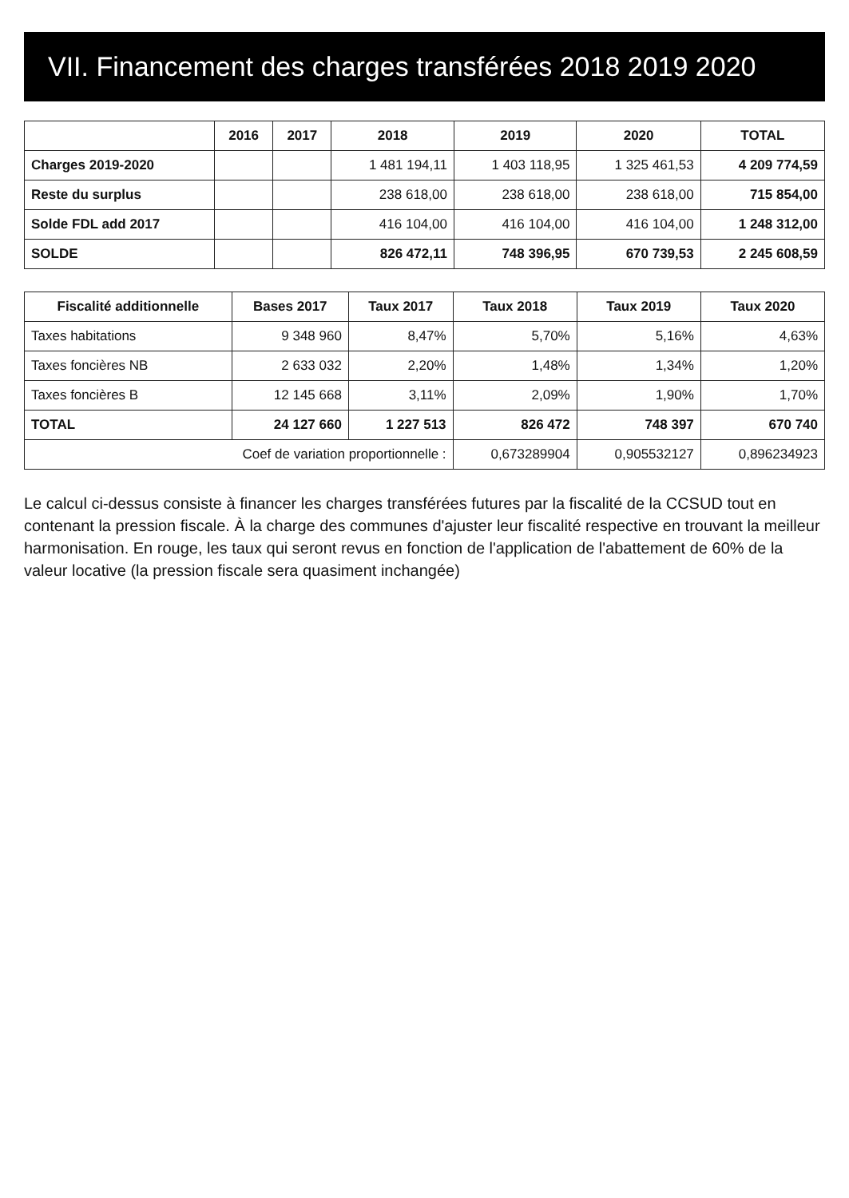VII. Financement des charges transférées 2018 2019 2020
| | 2016 | 2017 | 2018 | 2019 | 2020 | TOTAL |
| --- | --- | --- | --- | --- | --- | --- |
| Charges 2019-2020 | | | 1 481 194,11 | 1 403 118,95 | 1 325 461,53 | 4 209 774,59 |
| Reste du surplus | | | 238 618,00 | 238 618,00 | 238 618,00 | 715 854,00 |
| Solde FDL add 2017 | | | 416 104,00 | 416 104,00 | 416 104,00 | 1 248 312,00 |
| SOLDE | | | 826 472,11 | 748 396,95 | 670 739,53 | 2 245 608,59 |
| Fiscalité additionnelle | Bases 2017 | Taux 2017 | Taux 2018 | Taux 2019 | Taux 2020 |
| --- | --- | --- | --- | --- | --- |
| Taxes habitations | 9 348 960 | 8,47% | 5,70% | 5,16% | 4,63% |
| Taxes foncières NB | 2 633 032 | 2,20% | 1,48% | 1,34% | 1,20% |
| Taxes foncières B | 12 145 668 | 3,11% | 2,09% | 1,90% | 1,70% |
| TOTAL | 24 127 660 | 1 227 513 | 826 472 | 748 397 | 670 740 |
| Coef de variation proportionnelle : | | | 0,673289904 | 0,905532127 | 0,896234923 |
Le calcul ci-dessus consiste à financer les charges transférées futures par la fiscalité de la CCSUD tout en contenant la pression fiscale. À la charge des communes d'ajuster leur fiscalité respective en trouvant la meilleur harmonisation. En rouge, les taux qui seront revus en fonction de l'application de l'abattement de 60% de la valeur locative (la pression fiscale sera quasiment inchangée)